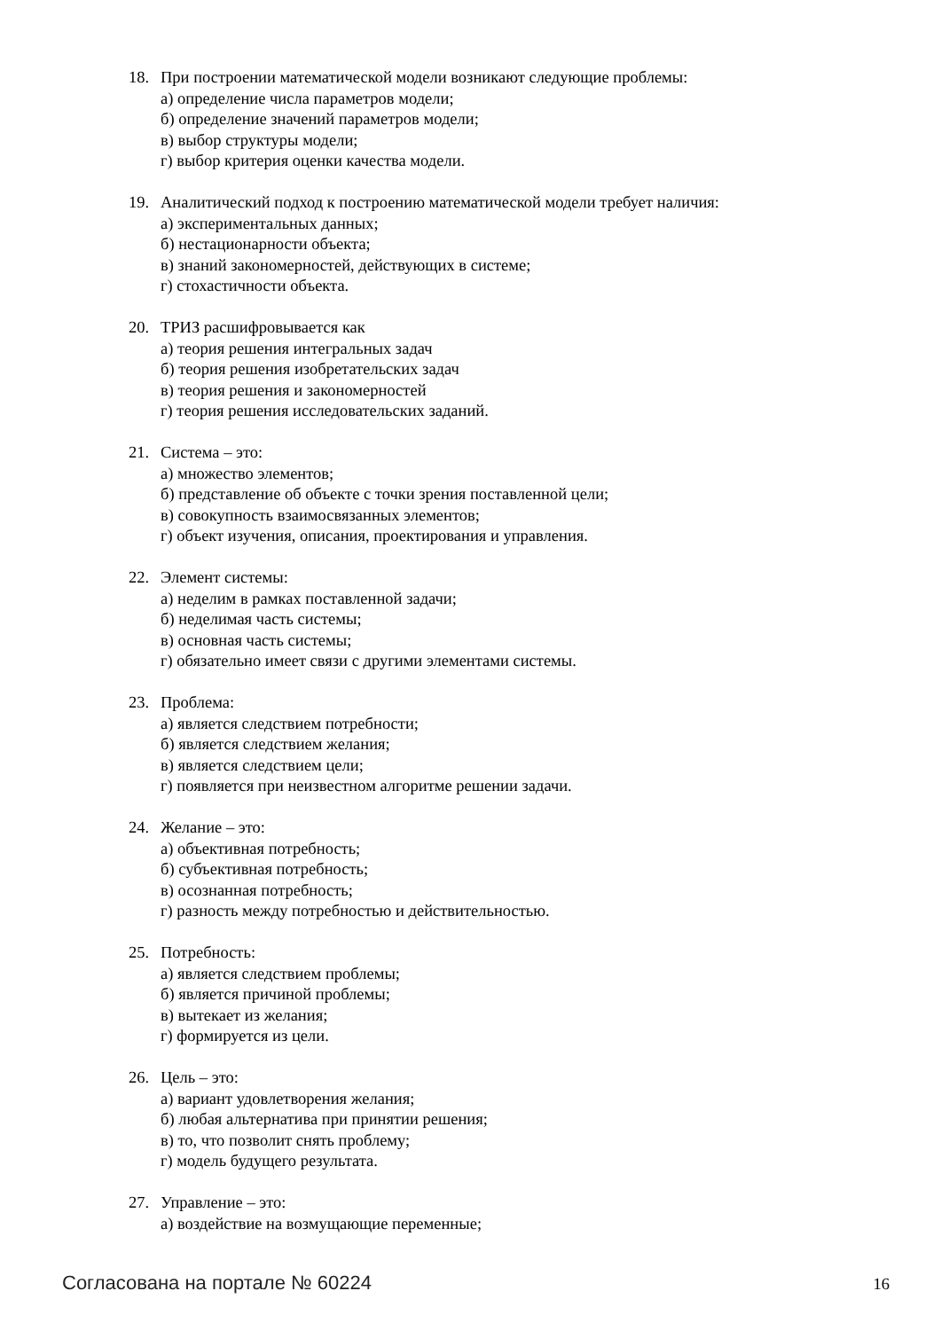18. При построении математической модели возникают следующие проблемы:
а) определение числа параметров модели;
б) определение значений параметров модели;
в) выбор структуры модели;
г) выбор критерия оценки качества модели.
19. Аналитический подход к построению математической модели требует наличия:
а) экспериментальных данных;
б) нестационарности объекта;
в) знаний закономерностей, действующих в системе;
г) стохастичности объекта.
20. ТРИЗ расшифровывается как
а) теория решения интегральных задач
б) теория решения изобретательских задач
в) теория решения и закономерностей
г) теория решения исследовательских заданий.
21. Система – это:
а) множество элементов;
б) представление об объекте с точки зрения поставленной цели;
в) совокупность взаимосвязанных элементов;
г) объект изучения, описания, проектирования и управления.
22. Элемент системы:
а) неделим в рамках поставленной задачи;
б) неделимая часть системы;
в) основная часть системы;
г) обязательно имеет связи с другими элементами системы.
23. Проблема:
а) является следствием потребности;
б) является следствием желания;
в) является следствием цели;
г) появляется при неизвестном алгоритме решении задачи.
24. Желание – это:
а) объективная потребность;
б) субъективная потребность;
в) осознанная потребность;
г) разность между потребностью и действительностью.
25. Потребность:
а) является следствием проблемы;
б) является причиной проблемы;
в) вытекает из желания;
г) формируется из цели.
26. Цель – это:
а) вариант удовлетворения желания;
б) любая альтернатива при принятии решения;
в) то, что позволит снять проблему;
г) модель будущего результата.
27. Управление – это:
а) воздействие на возмущающие переменные;
Согласована на портале № 60224 16